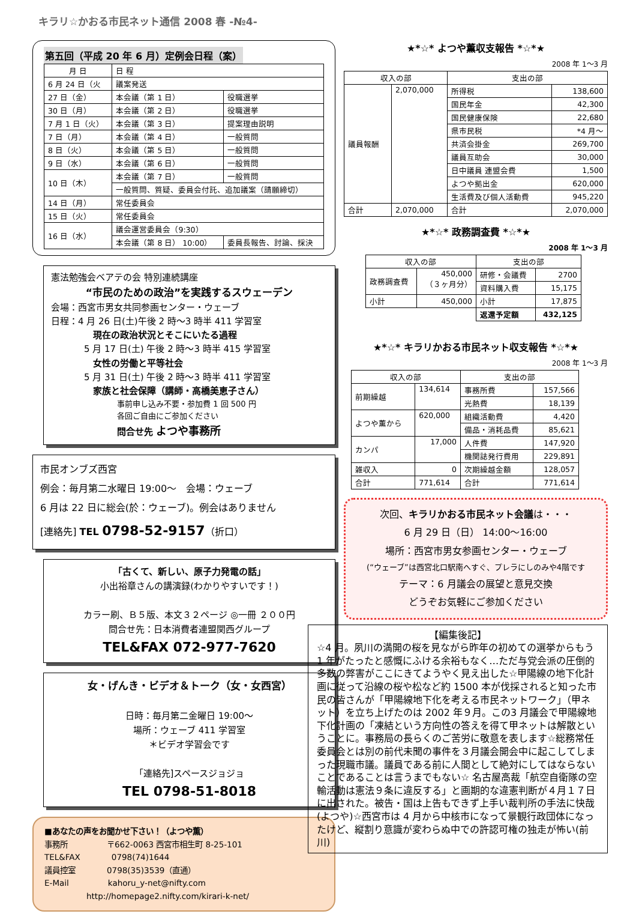キラリ☆かおる市民ネット通信 2008 春 -№4-
第五回（平成 20 年 6 月）定例会日程（案）
| 月 日 | 日 程 | |
| --- | --- | --- |
| 6 月 24 日（火 | 議案発送 | |
| 27 日（金） | 本会議（第 1 日） | 役職選挙 |
| 30 日（月） | 本会議（第 2 日） | 役職選挙 |
| 7 月 1 日（火） | 本会議（第 3 日） | 提案理由説明 |
| 7 日（月） | 本会議（第 4 日） | 一般質問 |
| 8 日（火） | 本会議（第 5 日） | 一般質問 |
| 9 日（水） | 本会議（第 6 日） | 一般質問 |
| 10 日（木） | 本会議（第 7 日） | 一般質問 |
| | 一般質問、質疑、委員会付託、追加議案（請願締切） | |
| 14 日（月） | 常任委員会 | |
| 15 日（火） | 常任委員会 | |
| 16 日（水） | 議会運営委員会（9:30） | |
| | 本会議（第 8 日） 10:00） | 委員長報告、討論、採決 |
憲法勉強会ベアテの会 特別連続講座
“市民のための政治”を実践するスウェーデン
会場：西宮市男女共同参画センター・ウェーブ
日程：4 月 26 日(土)午後 2 時～3 時半 411 学習室
現在の政治状況とそこにいたる過程
5 月 17 日(土) 午後 2 時～3 時半 415 学習室
女性の労働と平等社会
5 月 31 日(土) 午後 2 時～3 時半 411 学習室
家族と社会保障（講師・高橋美恵子さん）
事前申し込み不要・参加費 1 回 500 円
各回ご自由にご参加ください
問合せ先 よつや事務所
市民オンブズ西宮
例会：毎月第二水曜日 19:00～　会場：ウェーブ
6 月は 22 日に総会(於：ウェーブ)。例会はありません
[連絡先] TEL 0798-52-9157（折口）
「古くて、新しい、原子力発電の話」
小出裕章さんの講演録(わかりやすいです！)
カラー刷、Ｂ５版、本文３２ページ ◎一冊 ２００円
問合せ先：日本消費者連盟関西グループ
TEL&FAX 072-977-7620
女・げんき・ビデオ＆トーク（女・女西宮）
日時：毎月第二金曜日 19:00～
場所：ウェーブ 411 学習室
＊ビデオ学習会です
「連絡先]スペースジョジョ
TEL 0798-51-8018
■あなたの声をお聞かせ下さい！（よつや薫）
事務所　　　　　〒662-0063 西宮市相生町 8-25-101
TEL&FAX　　　　0798(74)1644
議員控室　　　　0798(35)3539（直通）
E-Mail　　　　　kahoru_y-net@nifty.com
http://homepage2.nifty.com/kirari-k-net/
★*☆* よつや薫収支報告 *☆*★
2008 年 1～3 月
| 収入の部 | | 支出の部 | |
| --- | --- | --- | --- |
| 議員報酬 | 2,070,000 | 所得税 | 138,600 |
| | | 国民年金 | 42,300 |
| | | 国民健康保険 | 22,680 |
| | | 県市民税 | *4 月～ |
| | | 共済会掛金 | 269,700 |
| | | 議員互助会 | 30,000 |
| | | 日中議員 連盟会費 | 1,500 |
| | | よつや拠出金 | 620,000 |
| | | 生活費及び個人活動費 | 945,220 |
| 合計 | 2,070,000 | 合計 | 2,070,000 |
★*☆* 政務調査費 *☆*★
2008 年 1～3 月
| 収入の部 | | 支出の部 | |
| --- | --- | --- | --- |
| 政務調査費 | 450,000 （３ヶ月分） | 研修・会議費 | 2700 |
| | | 資料購入費 | 15,175 |
| 小計 | 450,000 | 小計 | 17,875 |
| | | 返還予定額 | 432,125 |
★*☆* キラリかおる市民ネット収支報告 *☆*★
2008 年 1～3 月
| 収入の部 | | 支出の部 | |
| --- | --- | --- | --- |
| 前期繰越 | 134,614 | 事務所費 | 157,566 |
| | | 光熱費 | 18,139 |
| よつや薫から | 620,000 | 組織活動費 | 4,420 |
| | | 備品・消耗品費 | 85,621 |
| カンパ | 17,000 | 人件費 | 147,920 |
| | | 機関誌発行費用 | 229,891 |
| 雑収入 | 0 | 次期繰越金額 | 128,057 |
| 合計 | 771,614 | 合計 | 771,614 |
次回、キラリかおる市民ネット会議は・・・
6 月 29 日（日） 14:00～16:00
場所：西宮市男女参画センター・ウェーブ
(“ウェーブ”は西宮北口駅南へすぐ、プレラにしのみや4階です
テーマ：6 月議会の展望と意見交換
どうぞお気軽にご参加ください
【編集後記】
☆4 月。夙川の満開の桜を見ながら昨年の初めての選挙からもう 1 年がたったと感慨にふける余裕もなく…ただ与党会派の圧倒的多数の弊害がここにきてようやく見え出した☆甲陽線の地下化計画に従って沿線の桜や松など約 1500 本が伐採されると知った市民の皆さんが「甲陽線地下化を考える市民ネットワーク」（甲ネット）を立ち上げたのは 2002 年９月。この3 月議会で甲陽線地下化計画の「凍結という方向性の答えを得て甲ネットは解散ということに。事務局の長らくのご苦労に敬意を表します☆総務常任委員会とは別の前代未聞の事件を３月議会開会中に起こしてしまった現職市議。議員である前に人間として絶対にしてはならないことであることは言うまでもない☆ 名古屋高裁「航空自衛隊の空輸活動は憲法９条に違反する」と画期的な違憲判断が４月１７日に出された。被告・国は上告もできず上手い裁判所の手法に快哉(よつや)☆西宮市は 4 月から中核市になって景観行政団体になったけど、縦割り意識が変わらぬ中での許認可権の独走が怖い(前川)